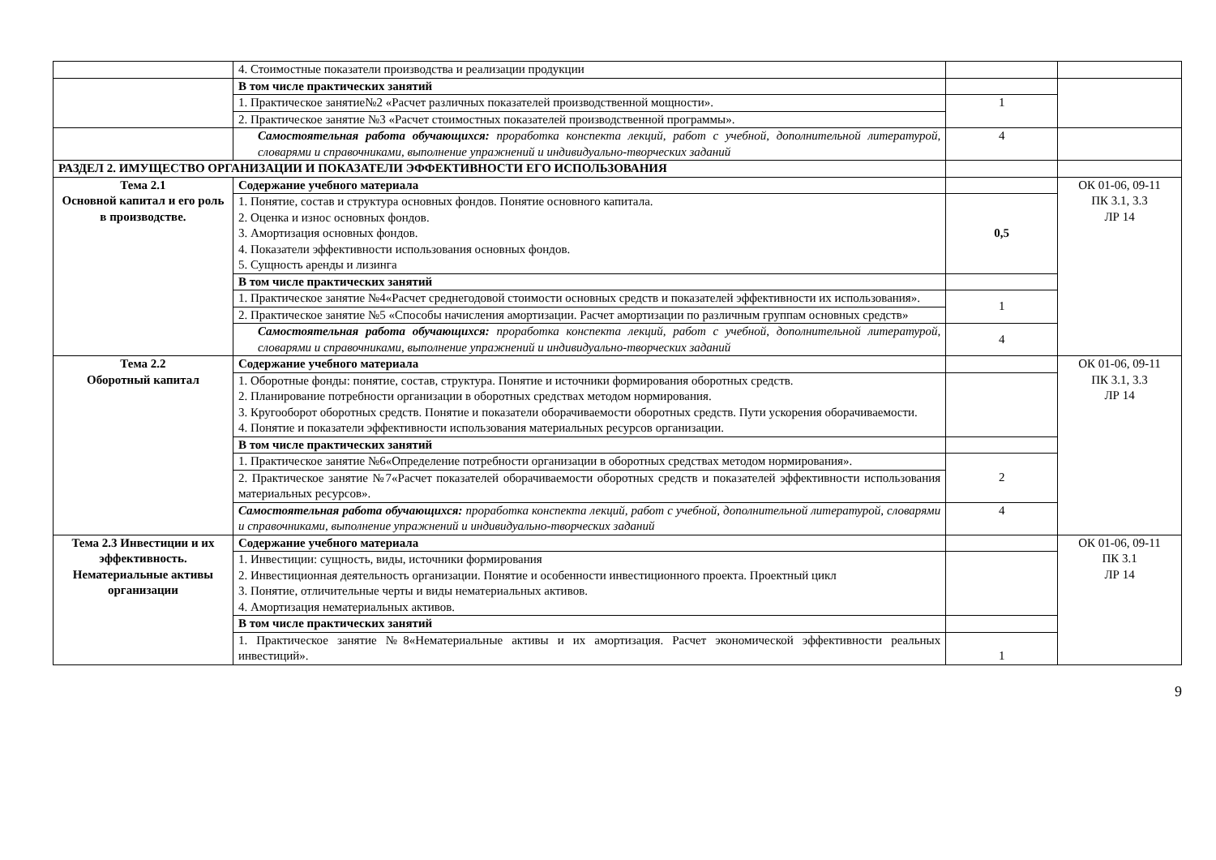| | 4. Стоимостные показатели производства и реализации продукции | | |
| | В том числе практических занятий | | |
| | 1. Практическое занятие№2 «Расчет различных показателей производственной мощности». | 1 | |
| | 2. Практическое занятие №3 «Расчет стоимостных показателей производственной программы». | | |
| | Самостоятельная работа обучающихся: проработка конспекта лекций, работ с учебной, дополнительной литературой, словарями и справочниками, выполнение упражнений и индивидуально-творческих заданий | 4 | |
| РАЗДЕЛ 2. ИМУЩЕСТВО ОРГАНИЗАЦИИ И ПОКАЗАТЕЛИ ЭФФЕКТИВНОСТИ ЕГО ИСПОЛЬЗОВАНИЯ | | | |
| Тема 2.1 Основной капитал и его роль в производстве. | Содержание учебного материала | | ОК 01-06, 09-11 ПК 3.1, 3.3 ЛР 14 |
| | 1. Понятие, состав и структура основных фондов. Понятие основного капитала. 2. Оценка и износ основных фондов. 3. Амортизация основных фондов. 4. Показатели эффективности использования основных фондов. 5. Сущность аренды и лизинга | 0,5 | |
| | В том числе практических занятий | | |
| | 1. Практическое занятие №4«Расчет среднегодовой стоимости основных средств и показателей эффективности их использования». | 1 | |
| | 2. Практическое занятие №5 «Способы начисления амортизации. Расчет амортизации по различным группам основных средств» | | |
| | Самостоятельная работа обучающихся: проработка конспекта лекций, работ с учебной, дополнительной литературой, словарями и справочниками, выполнение упражнений и индивидуально-творческих заданий | 4 | |
| Тема 2.2 Оборотный капитал | Содержание учебного материала | | ОК 01-06, 09-11 ПК 3.1, 3.3 ЛР 14 |
| | 1. Оборотные фонды: понятие, состав, структура. Понятие и источники формирования оборотных средств. 2. Планирование потребности организации в оборотных средствах методом нормирования. 3. Кругооборот оборотных средств. Понятие и показатели оборачиваемости оборотных средств. Пути ускорения оборачиваемости. 4. Понятие и показатели эффективности использования материальных ресурсов организации. | | |
| | В том числе практических занятий | | |
| | 1. Практическое занятие №6«Определение потребности организации в оборотных средствах методом нормирования». | 2 | |
| | 2. Практическое занятие №7«Расчет показателей оборачиваемости оборотных средств и показателей эффективности использования материальных ресурсов». | | |
| | Самостоятельная работа обучающихся: проработка конспекта лекций, работ с учебной, дополнительной литературой, словарями и справочниками, выполнение упражнений и индивидуально-творческих заданий | 4 | |
| Тема 2.3 Инвестиции и их эффективность. Нематериальные активы организации | Содержание учебного материала | | ОК 01-06, 09-11 ПК 3.1 ЛР 14 |
| | 1. Инвестиции: сущность, виды, источники формирования 2. Инвестиционная деятельность организации. Понятие и особенности инвестиционного проекта. Проектный цикл 3. Понятие, отличительные черты и виды нематериальных активов. 4. Амортизация нематериальных активов. | | |
| | В том числе практических занятий | | |
| | 1. Практическое занятие №8«Нематериальные активы и их амортизация. Расчет экономической эффективности реальных инвестиций». | 1 | |
9